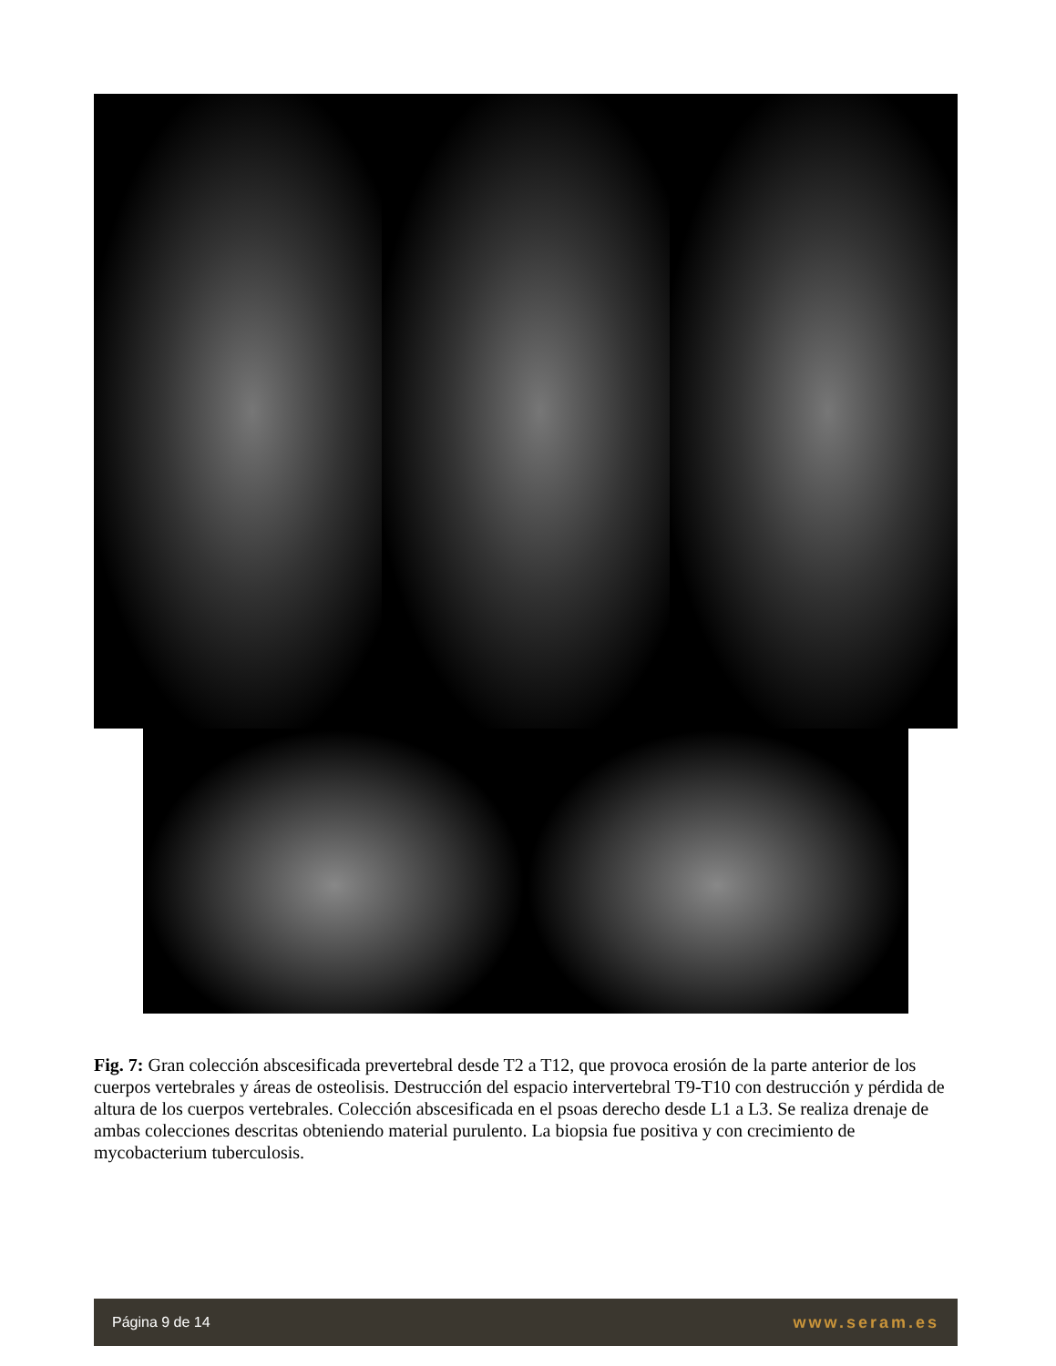Fig. 7: Gran colección abscesificada prevertebral desde T2 a T12, que provoca erosión de la parte anterior de los cuerpos vertebrales y áreas de osteolisis. Destrucción del espacio intervertebral T9-T10 con destrucción y pérdida de altura de los cuerpos vertebrales. Colección abscesificada en el psoas derecho desde L1 a L3. Se realiza drenaje de ambas colecciones descritas obteniendo material purulento. La biopsia fue positiva y con crecimiento de mycobacterium tuberculosis.
Página 9 de 14 www.seram.es